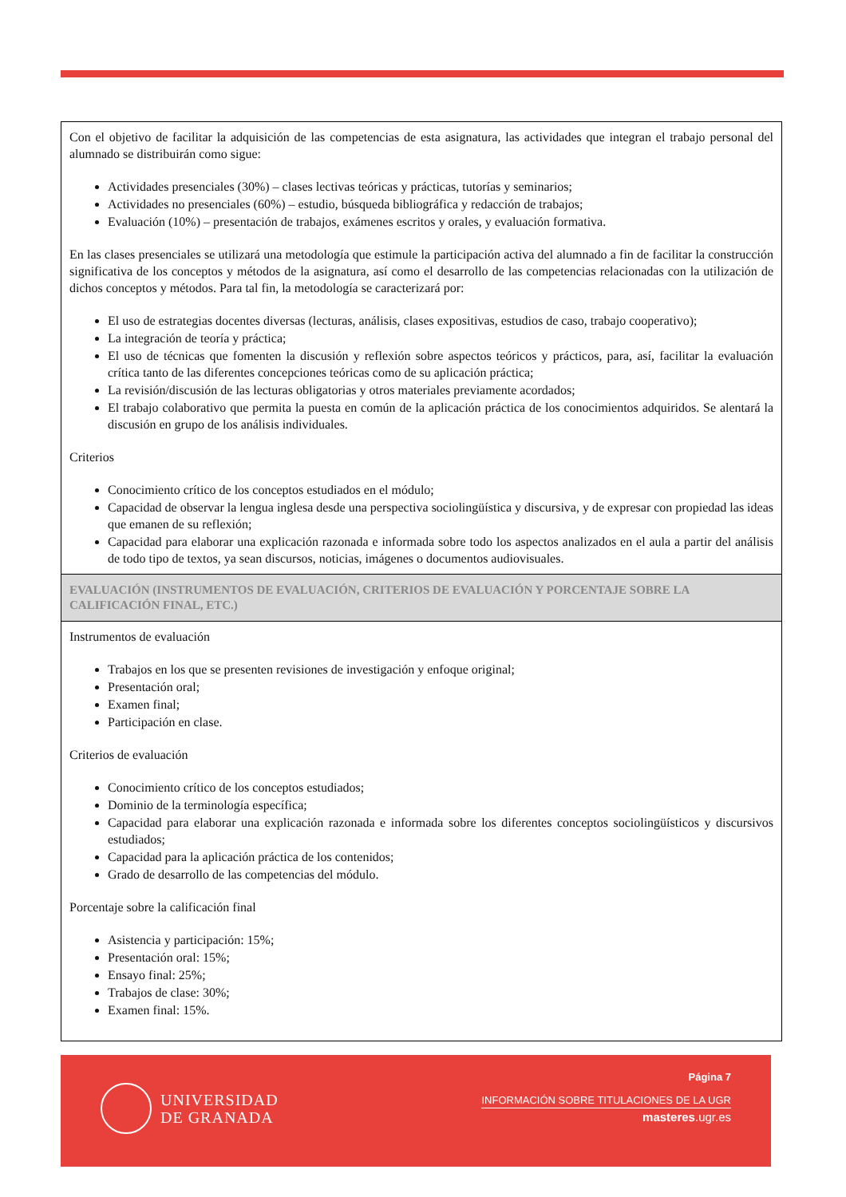Con el objetivo de facilitar la adquisición de las competencias de esta asignatura, las actividades que integran el trabajo personal del alumnado se distribuirán como sigue:
Actividades presenciales (30%) – clases lectivas teóricas y prácticas, tutorías y seminarios;
Actividades no presenciales (60%) – estudio, búsqueda bibliográfica y redacción de trabajos;
Evaluación (10%) – presentación de trabajos, exámenes escritos y orales, y evaluación formativa.
En las clases presenciales se utilizará una metodología que estimule la participación activa del alumnado a fin de facilitar la construcción significativa de los conceptos y métodos de la asignatura, así como el desarrollo de las competencias relacionadas con la utilización de dichos conceptos y métodos. Para tal fin, la metodología se caracterizará por:
El uso de estrategias docentes diversas (lecturas, análisis, clases expositivas, estudios de caso, trabajo cooperativo);
La integración de teoría y práctica;
El uso de técnicas que fomenten la discusión y reflexión sobre aspectos teóricos y prácticos, para, así, facilitar la evaluación crítica tanto de las diferentes concepciones teóricas como de su aplicación práctica;
La revisión/discusión de las lecturas obligatorias y otros materiales previamente acordados;
El trabajo colaborativo que permita la puesta en común de la aplicación práctica de los conocimientos adquiridos. Se alentará la discusión en grupo de los análisis individuales.
Criterios
Conocimiento crítico de los conceptos estudiados en el módulo;
Capacidad de observar la lengua inglesa desde una perspectiva sociolingüística y discursiva, y de expresar con propiedad las ideas que emanen de su reflexión;
Capacidad para elaborar una explicación razonada e informada sobre todo los aspectos analizados en el aula a partir del análisis de todo tipo de textos, ya sean discursos, noticias, imágenes o documentos audiovisuales.
EVALUACIÓN (INSTRUMENTOS DE EVALUACIÓN, CRITERIOS DE EVALUACIÓN Y PORCENTAJE SOBRE LA CALIFICACIÓN FINAL, ETC.)
Instrumentos de evaluación
Trabajos en los que se presenten revisiones de investigación y enfoque original;
Presentación oral;
Examen final;
Participación en clase.
Criterios de evaluación
Conocimiento crítico de los conceptos estudiados;
Dominio de la terminología específica;
Capacidad para elaborar una explicación razonada e informada sobre los diferentes conceptos sociolingüísticos y discursivos estudiados;
Capacidad para la aplicación práctica de los contenidos;
Grado de desarrollo de las competencias del módulo.
Porcentaje sobre la calificación final
Asistencia y participación: 15%;
Presentación oral: 15%;
Ensayo final: 25%;
Trabajos de clase: 30%;
Examen final: 15%.
UNIVERSIDAD
DE GRANADA
Página 7
INFORMACIÓN SOBRE TITULACIONES DE LA UGR
masteres.ugr.es